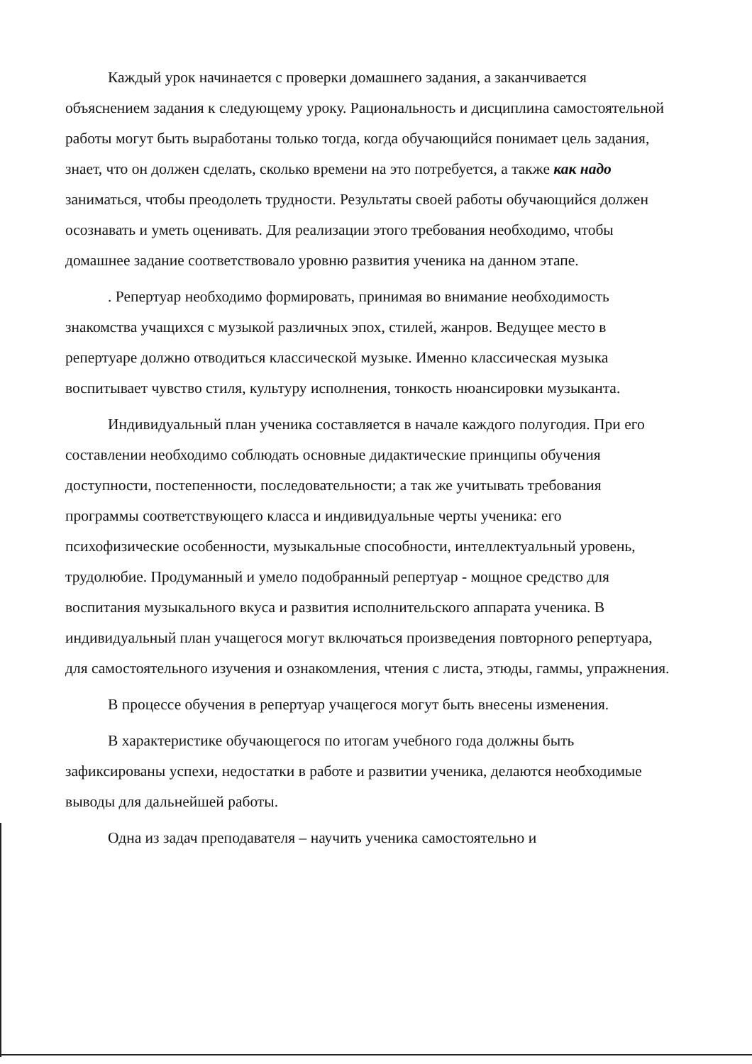Каждый урок начинается с проверки домашнего задания, а заканчивается объяснением задания к следующему уроку. Рациональность и дисциплина самостоятельной работы могут быть выработаны только тогда, когда обучающийся понимает цель задания, знает, что он должен сделать, сколько времени на это потребуется, а также как надо заниматься, чтобы преодолеть трудности. Результаты своей работы обучающийся должен осознавать и уметь оценивать. Для реализации этого требования необходимо, чтобы домашнее задание соответствовало уровню развития ученика на данном этапе.
. Репертуар необходимо формировать, принимая во внимание необходимость знакомства учащихся с музыкой различных эпох, стилей, жанров. Ведущее место в репертуаре должно отводиться классической музыке. Именно классическая музыка воспитывает чувство стиля, культуру исполнения, тонкость нюансировки музыканта.
Индивидуальный план ученика составляется в начале каждого полугодия. При его составлении необходимо соблюдать основные дидактические принципы обучения доступности, постепенности, последовательности; а так же учитывать требования программы соответствующего класса и индивидуальные черты ученика: его психофизические особенности, музыкальные способности, интеллектуальный уровень, трудолюбие. Продуманный и умело подобранный репертуар - мощное средство для воспитания музыкального вкуса и развития исполнительского аппарата ученика. В индивидуальный план учащегося могут включаться произведения повторного репертуара, для самостоятельного изучения и ознакомления, чтения с листа, этюды, гаммы, упражнения.
В процессе обучения в репертуар учащегося могут быть внесены изменения.
В характеристике обучающегося по итогам учебного года должны быть зафиксированы успехи, недостатки в работе и развитии ученика, делаются необходимые выводы для дальнейшей работы.
Одна из задач преподавателя – научить ученика самостоятельно и